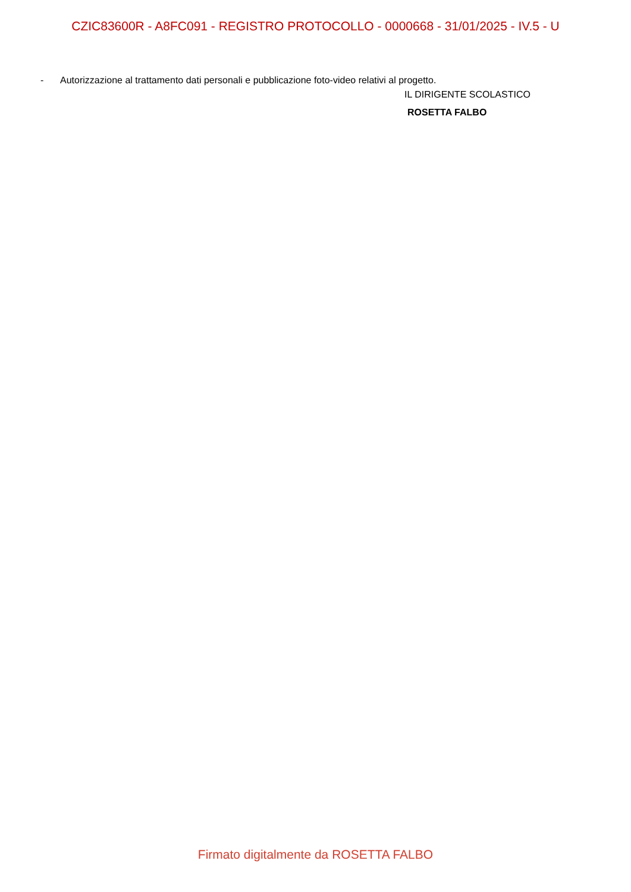CZIC83600R - A8FC091 - REGISTRO PROTOCOLLO - 0000668 - 31/01/2025 - IV.5 - U
- Autorizzazione al trattamento dati personali e pubblicazione foto-video relativi al progetto.
IL DIRIGENTE SCOLASTICO
ROSETTA FALBO
Firmato digitalmente da ROSETTA FALBO